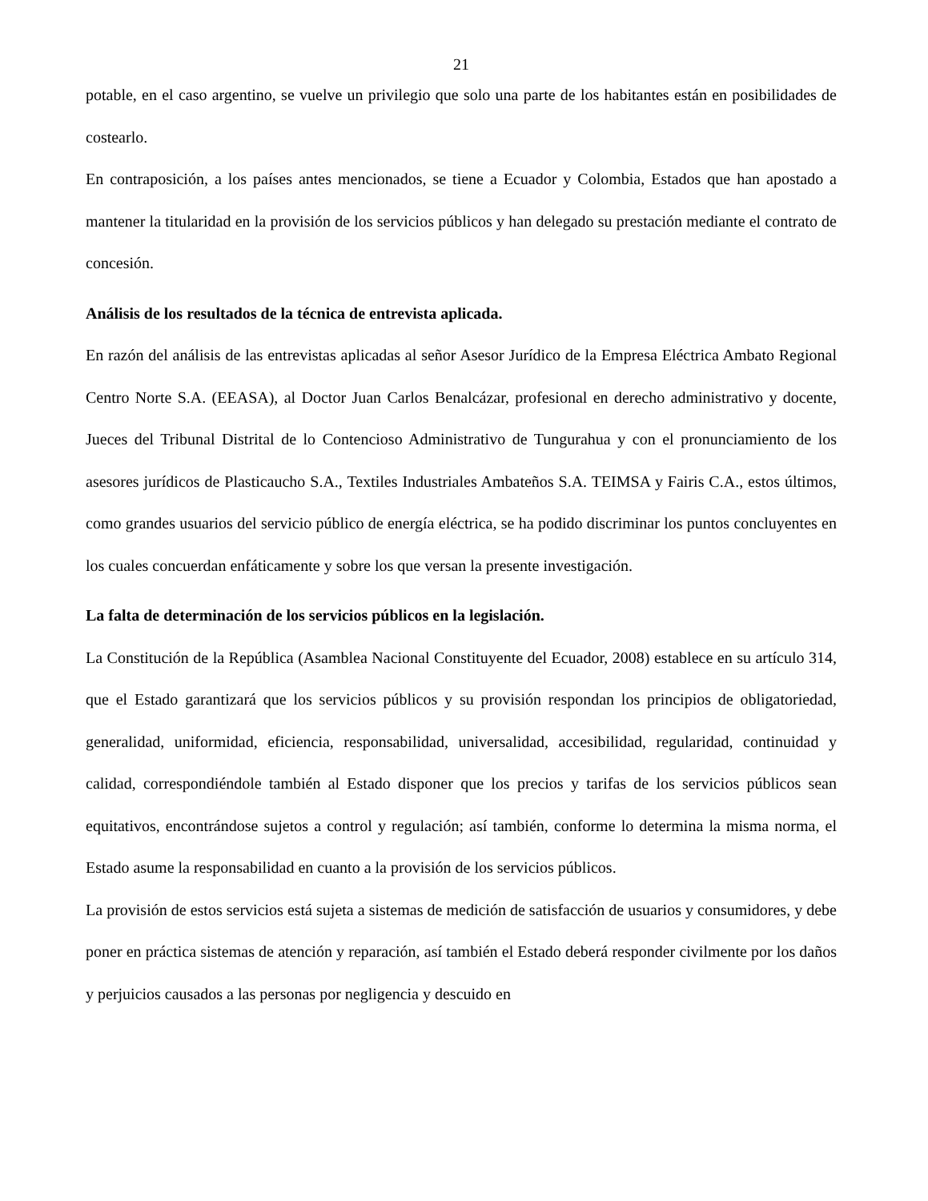21
potable, en el caso argentino, se vuelve un privilegio que solo una parte de los habitantes están en posibilidades de costearlo.
En contraposición, a los países antes mencionados, se tiene a Ecuador y Colombia, Estados que han apostado a mantener la titularidad en la provisión de los servicios públicos y han delegado su prestación mediante el contrato de concesión.
Análisis de los resultados de la técnica de entrevista aplicada.
En razón del análisis de las entrevistas aplicadas al señor Asesor Jurídico de la Empresa Eléctrica Ambato Regional Centro Norte S.A. (EEASA), al Doctor Juan Carlos Benalcázar, profesional en derecho administrativo y docente, Jueces del Tribunal Distrital de lo Contencioso Administrativo de Tungurahua y con el pronunciamiento de los asesores jurídicos de Plasticaucho S.A., Textiles Industriales Ambateños S.A. TEIMSA y Fairis C.A., estos últimos, como grandes usuarios del servicio público de energía eléctrica, se ha podido discriminar los puntos concluyentes en los cuales concuerdan enfáticamente y sobre los que versan la presente investigación.
La falta de determinación de los servicios públicos en la legislación.
La Constitución de la República (Asamblea Nacional Constituyente del Ecuador, 2008) establece en su artículo 314, que el Estado garantizará que los servicios públicos y su provisión respondan los principios de obligatoriedad, generalidad, uniformidad, eficiencia, responsabilidad, universalidad, accesibilidad, regularidad, continuidad y calidad, correspondiéndole también al Estado disponer que los precios y tarifas de los servicios públicos sean equitativos, encontrándose sujetos a control y regulación; así también, conforme lo determina la misma norma, el Estado asume la responsabilidad en cuanto a la provisión de los servicios públicos.
La provisión de estos servicios está sujeta a sistemas de medición de satisfacción de usuarios y consumidores, y debe poner en práctica sistemas de atención y reparación, así también el Estado deberá responder civilmente por los daños y perjuicios causados a las personas por negligencia y descuido en